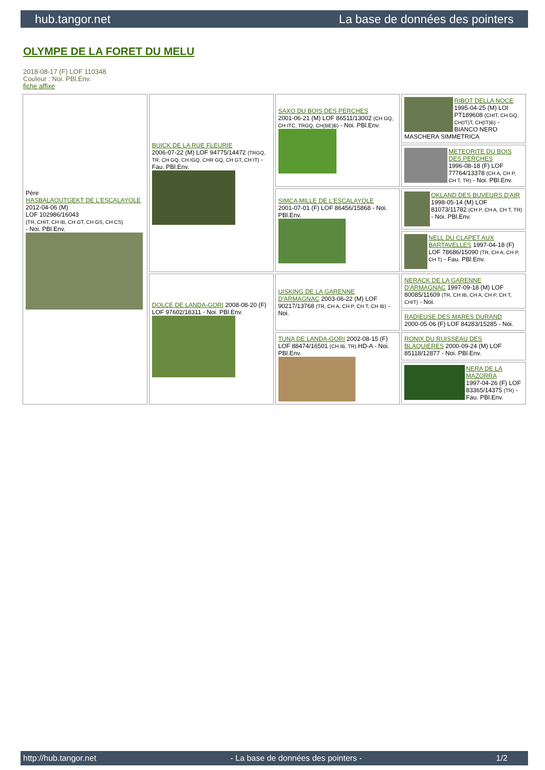hub.tangor.net La base de données des pointers
OLYMPE DE LA FORET DU MELU
2018-08-17 (F) LOF 110348
Couleur : Noi. PBl.Env.
fiche affixe
| Père HASBALAOUTGEKT DE L'ESCALAYOLE 2012-04-06 (M) LOF 102986/16043 (TR, CHIT, CH IB, CH GT, CH GS, CH CS) - Noi. PBl.Env. | BUICK DE LA RUE FLEURIE 2006-07-22 (M) LOF 94775/14472 (TRGQ, TR, CH GQ, CH IGQ, CHR GQ, CH GT, CH IT) - Fau. PBl.Env. | SAXO DU BOIS DES PERCHES 2001-06-21 (M) LOF 86511/13002 (CH GQ, CH ITC, TRGQ, CH(BE)B) - Noi. PBl.Env. | RIBOT DELLA NOCE 1995-04-25 (M) LOI PT189608 (CHIT, CH GQ, CH(IT)T, CH(IT)B) - BIANCO NERO MASCHERA SIMMETRICA |
| | | | METEORITE DU BOIS DES PERCHES 1996-08-18 (F) LOF 77764/13378 (CH A, CH P, CH T, TR) - Noi. PBl.Env. |
| | | SIMCA MILLE DE L'ESCALAYOLE 2001-07-01 (F) LOF 86456/15868 - Noi. PBl.Env. | OKLAND DES BUVEURS D'AIR 1998-05-14 (M) LOF 81073/11782 (CH P, CH A, CH T, TR) - Noi. PBl.Env. |
| | | | NELL DU CLAPET AUX BARTAVELLES 1997-04-18 (F) LOF 78686/15090 (TR, CH A, CH P, CH T) - Fau. PBl.Env. |
| | DOLCE DE LANDA-GORI 2008-08-20 (F) LOF 97602/18311 - Noi. PBl.Env. | UISKING DE LA GARENNE D'ARMAGNAC 2003-06-22 (M) LOF 90217/13768 (TR, CH A, CH P, CH T, CH IB) - Noi. | NERACK DE LA GARENNE D'ARMAGNAC 1997-09-18 (M) LOF 80085/11609 (TR, CH IB, CH A, CH P, CH T, CHIT) - Noi. |
| | | | RADIEUSE DES MARES DURAND 2000-05-06 (F) LOF 84283/15285 - Noi. |
| | | TUNA DE LANDA-GORI 2002-08-15 (F) LOF 88474/16501 (CH IB, TR) HD-A - Noi. PBl.Env. | RONIX DU RUISSEAU DES BLAQUIERES 2000-09-24 (M) LOF 85118/12877 - Noi. PBl.Env. |
| | | | NERA DE LA MAZORRA 1997-04-26 (F) LOF 83365/14375 (TR) - Fau. PBl.Env. |
http://hub.tangor.net - La base de données des pointers - 1/2